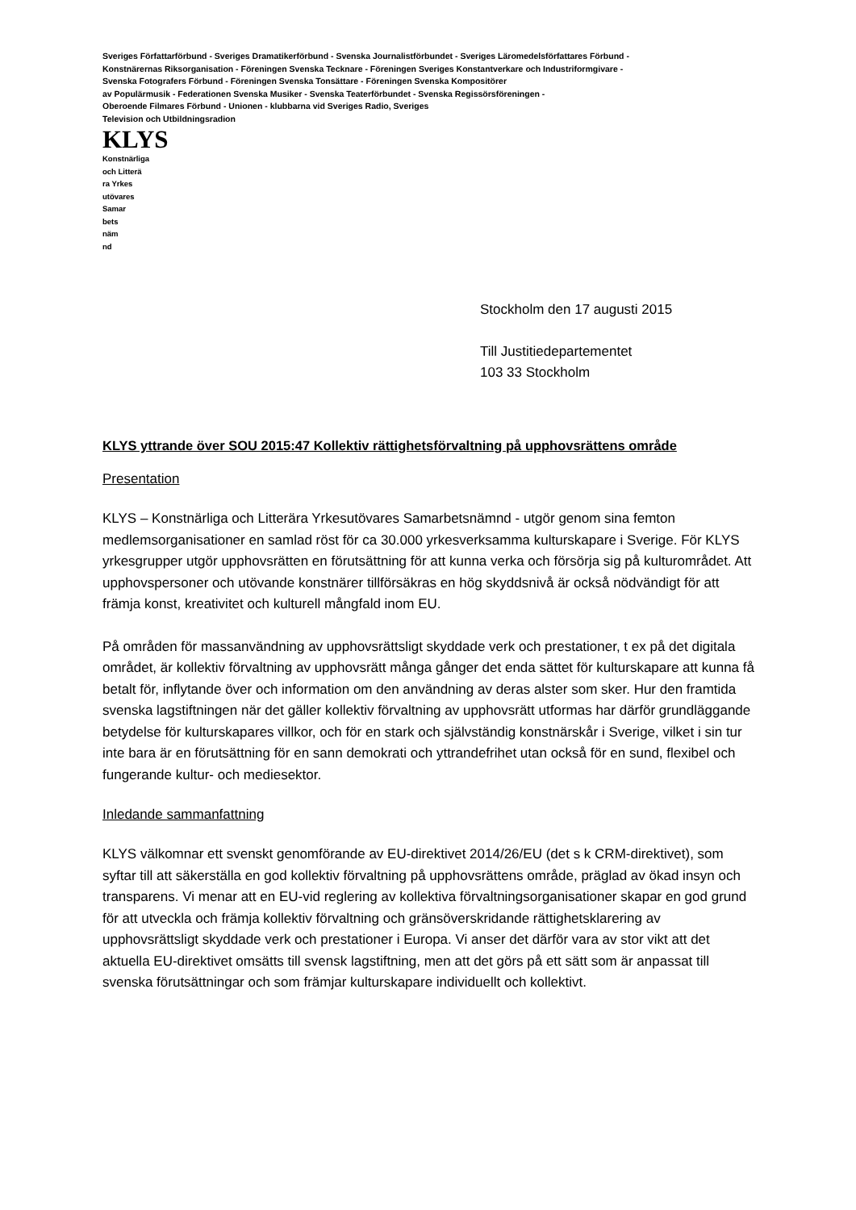Sveriges Författarförbund - Sveriges Dramatikerförbund - Svenska Journalistförbundet - Sveriges Läromedelsförfattares Förbund -
Konstnärernas Riksorganisation - Föreningen Svenska Tecknare - Föreningen Sveriges Konstantverkare och Industriformgivare -
Svenska Fotografers Förbund - Föreningen Svenska Tonsättare - Föreningen Svenska Kompositörer
av Populärmusik - Federationen Svenska Musiker - Svenska Teaterförbundet - Svenska Regissörsföreningen -
Oberoende Filmares Förbund - Unionen - klubbarna vid Sveriges Radio, Sveriges
Television och Utbildningsradion
KLYS
Konstnärliga
och Litterä
ra Yrkes
utövares
Samar
bets
näm
nd
Stockholm den 17 augusti 2015
Till Justitiedepartementet
103 33 Stockholm
KLYS yttrande över SOU 2015:47 Kollektiv rättighetsförvaltning på upphovsrättens område
Presentation
KLYS – Konstnärliga och Litterära Yrkesutövares Samarbetsnämnd - utgör genom sina femton medlemsorganisationer en samlad röst för ca 30.000 yrkesverksamma kulturskapare i Sverige. För KLYS yrkesgrupper utgör upphovsrätten en förutsättning för att kunna verka och försörja sig på kulturområdet. Att upphovspersoner och utövande konstnärer tillförsäkras en hög skyddsnivå är också nödvändigt för att främja konst, kreativitet och kulturell mångfald inom EU.
På områden för massanvändning av upphovsrättsligt skyddade verk och prestationer, t ex på det digitala området, är kollektiv förvaltning av upphovsrätt många gånger det enda sättet för kulturskapare att kunna få betalt för, inflytande över och information om den användning av deras alster som sker. Hur den framtida svenska lagstiftningen när det gäller kollektiv förvaltning av upphovsrätt utformas har därför grundläggande betydelse för kulturskapares villkor, och för en stark och självständig konstnärskår i Sverige, vilket i sin tur inte bara är en förutsättning för en sann demokrati och yttrandefrihet utan också för en sund, flexibel och fungerande kultur- och mediesektor.
Inledande sammanfattning
KLYS välkomnar ett svenskt genomförande av EU-direktivet 2014/26/EU (det s k CRM-direktivet), som syftar till att säkerställa en god kollektiv förvaltning på upphovsrättens område, präglad av ökad insyn och transparens. Vi menar att en EU-vid reglering av kollektiva förvaltningsorganisationer skapar en god grund för att utveckla och främja kollektiv förvaltning och gränsöverskridande rättighetsklarering av upphovsrättsligt skyddade verk och prestationer i Europa. Vi anser det därför vara av stor vikt att det aktuella EU-direktivet omsätts till svensk lagstiftning, men att det görs på ett sätt som är anpassat till svenska förutsättningar och som främjar kulturskapare individuellt och kollektivt.